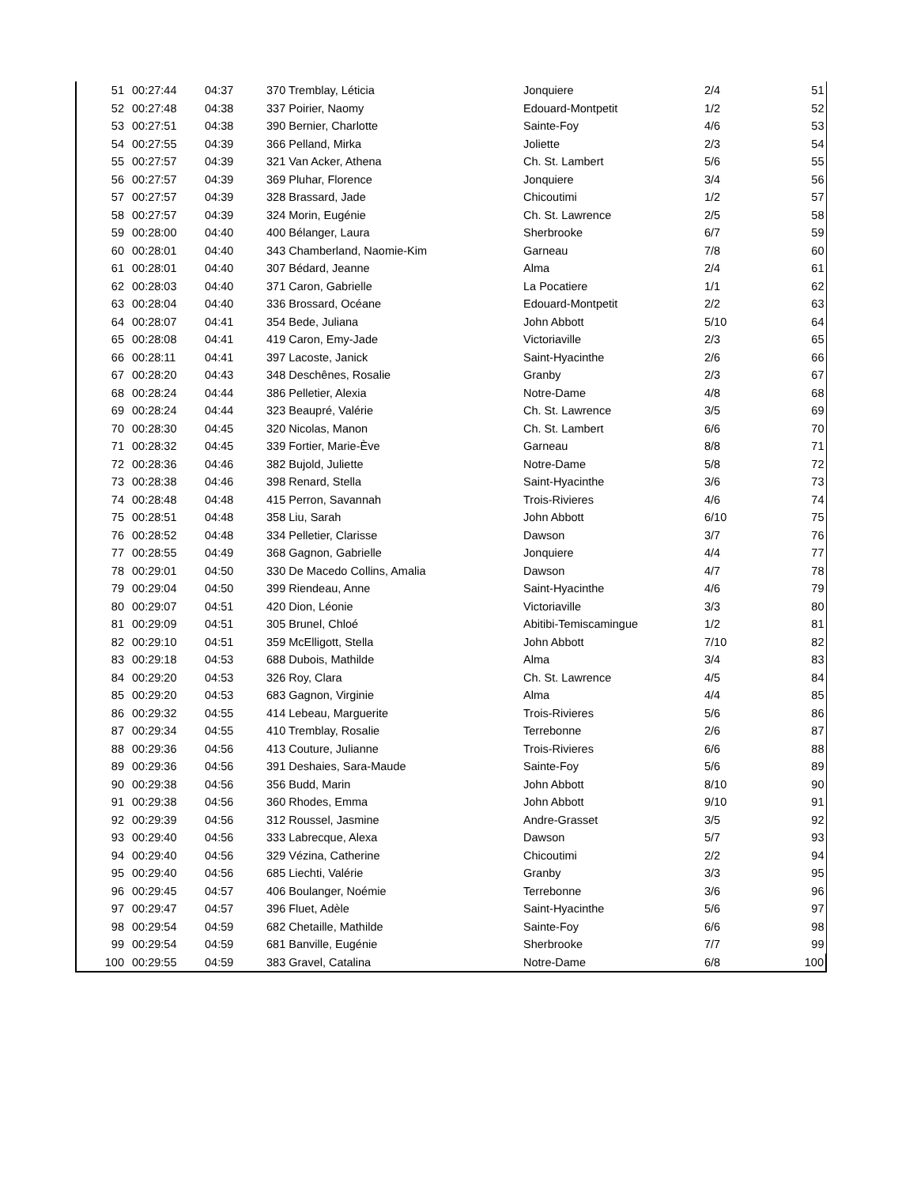| 51 | 00:27:44 | 04:37 | 370 Tremblay, Léticia | Jonquiere | 2/4 | 51 |
| 52 | 00:27:48 | 04:38 | 337 Poirier, Naomy | Edouard-Montpetit | 1/2 | 52 |
| 53 | 00:27:51 | 04:38 | 390 Bernier, Charlotte | Sainte-Foy | 4/6 | 53 |
| 54 | 00:27:55 | 04:39 | 366 Pelland, Mirka | Joliette | 2/3 | 54 |
| 55 | 00:27:57 | 04:39 | 321 Van Acker, Athena | Ch. St. Lambert | 5/6 | 55 |
| 56 | 00:27:57 | 04:39 | 369 Pluhar, Florence | Jonquiere | 3/4 | 56 |
| 57 | 00:27:57 | 04:39 | 328 Brassard, Jade | Chicoutimi | 1/2 | 57 |
| 58 | 00:27:57 | 04:39 | 324 Morin, Eugénie | Ch. St. Lawrence | 2/5 | 58 |
| 59 | 00:28:00 | 04:40 | 400 Bélanger, Laura | Sherbrooke | 6/7 | 59 |
| 60 | 00:28:01 | 04:40 | 343 Chamberland, Naomie-Kim | Garneau | 7/8 | 60 |
| 61 | 00:28:01 | 04:40 | 307 Bédard, Jeanne | Alma | 2/4 | 61 |
| 62 | 00:28:03 | 04:40 | 371 Caron, Gabrielle | La Pocatiere | 1/1 | 62 |
| 63 | 00:28:04 | 04:40 | 336 Brossard, Océane | Edouard-Montpetit | 2/2 | 63 |
| 64 | 00:28:07 | 04:41 | 354 Bede, Juliana | John Abbott | 5/10 | 64 |
| 65 | 00:28:08 | 04:41 | 419 Caron, Emy-Jade | Victoriaville | 2/3 | 65 |
| 66 | 00:28:11 | 04:41 | 397 Lacoste, Janick | Saint-Hyacinthe | 2/6 | 66 |
| 67 | 00:28:20 | 04:43 | 348 Deschênes, Rosalie | Granby | 2/3 | 67 |
| 68 | 00:28:24 | 04:44 | 386 Pelletier, Alexia | Notre-Dame | 4/8 | 68 |
| 69 | 00:28:24 | 04:44 | 323 Beaupré, Valérie | Ch. St. Lawrence | 3/5 | 69 |
| 70 | 00:28:30 | 04:45 | 320 Nicolas, Manon | Ch. St. Lambert | 6/6 | 70 |
| 71 | 00:28:32 | 04:45 | 339 Fortier, Marie-Ève | Garneau | 8/8 | 71 |
| 72 | 00:28:36 | 04:46 | 382 Bujold, Juliette | Notre-Dame | 5/8 | 72 |
| 73 | 00:28:38 | 04:46 | 398 Renard, Stella | Saint-Hyacinthe | 3/6 | 73 |
| 74 | 00:28:48 | 04:48 | 415 Perron, Savannah | Trois-Rivieres | 4/6 | 74 |
| 75 | 00:28:51 | 04:48 | 358 Liu, Sarah | John Abbott | 6/10 | 75 |
| 76 | 00:28:52 | 04:48 | 334 Pelletier, Clarisse | Dawson | 3/7 | 76 |
| 77 | 00:28:55 | 04:49 | 368 Gagnon, Gabrielle | Jonquiere | 4/4 | 77 |
| 78 | 00:29:01 | 04:50 | 330 De Macedo Collins, Amalia | Dawson | 4/7 | 78 |
| 79 | 00:29:04 | 04:50 | 399 Riendeau, Anne | Saint-Hyacinthe | 4/6 | 79 |
| 80 | 00:29:07 | 04:51 | 420 Dion, Léonie | Victoriaville | 3/3 | 80 |
| 81 | 00:29:09 | 04:51 | 305 Brunel, Chloé | Abitibi-Temiscamingue | 1/2 | 81 |
| 82 | 00:29:10 | 04:51 | 359 McElligott, Stella | John Abbott | 7/10 | 82 |
| 83 | 00:29:18 | 04:53 | 688 Dubois, Mathilde | Alma | 3/4 | 83 |
| 84 | 00:29:20 | 04:53 | 326 Roy, Clara | Ch. St. Lawrence | 4/5 | 84 |
| 85 | 00:29:20 | 04:53 | 683 Gagnon, Virginie | Alma | 4/4 | 85 |
| 86 | 00:29:32 | 04:55 | 414 Lebeau, Marguerite | Trois-Rivieres | 5/6 | 86 |
| 87 | 00:29:34 | 04:55 | 410 Tremblay, Rosalie | Terrebonne | 2/6 | 87 |
| 88 | 00:29:36 | 04:56 | 413 Couture, Julianne | Trois-Rivieres | 6/6 | 88 |
| 89 | 00:29:36 | 04:56 | 391 Deshaies, Sara-Maude | Sainte-Foy | 5/6 | 89 |
| 90 | 00:29:38 | 04:56 | 356 Budd, Marin | John Abbott | 8/10 | 90 |
| 91 | 00:29:38 | 04:56 | 360 Rhodes, Emma | John Abbott | 9/10 | 91 |
| 92 | 00:29:39 | 04:56 | 312 Roussel, Jasmine | Andre-Grasset | 3/5 | 92 |
| 93 | 00:29:40 | 04:56 | 333 Labrecque, Alexa | Dawson | 5/7 | 93 |
| 94 | 00:29:40 | 04:56 | 329 Vézina, Catherine | Chicoutimi | 2/2 | 94 |
| 95 | 00:29:40 | 04:56 | 685 Liechti, Valérie | Granby | 3/3 | 95 |
| 96 | 00:29:45 | 04:57 | 406 Boulanger, Noémie | Terrebonne | 3/6 | 96 |
| 97 | 00:29:47 | 04:57 | 396 Fluet, Adèle | Saint-Hyacinthe | 5/6 | 97 |
| 98 | 00:29:54 | 04:59 | 682 Chetaille, Mathilde | Sainte-Foy | 6/6 | 98 |
| 99 | 00:29:54 | 04:59 | 681 Banville, Eugénie | Sherbrooke | 7/7 | 99 |
| 100 | 00:29:55 | 04:59 | 383 Gravel, Catalina | Notre-Dame | 6/8 | 100 |